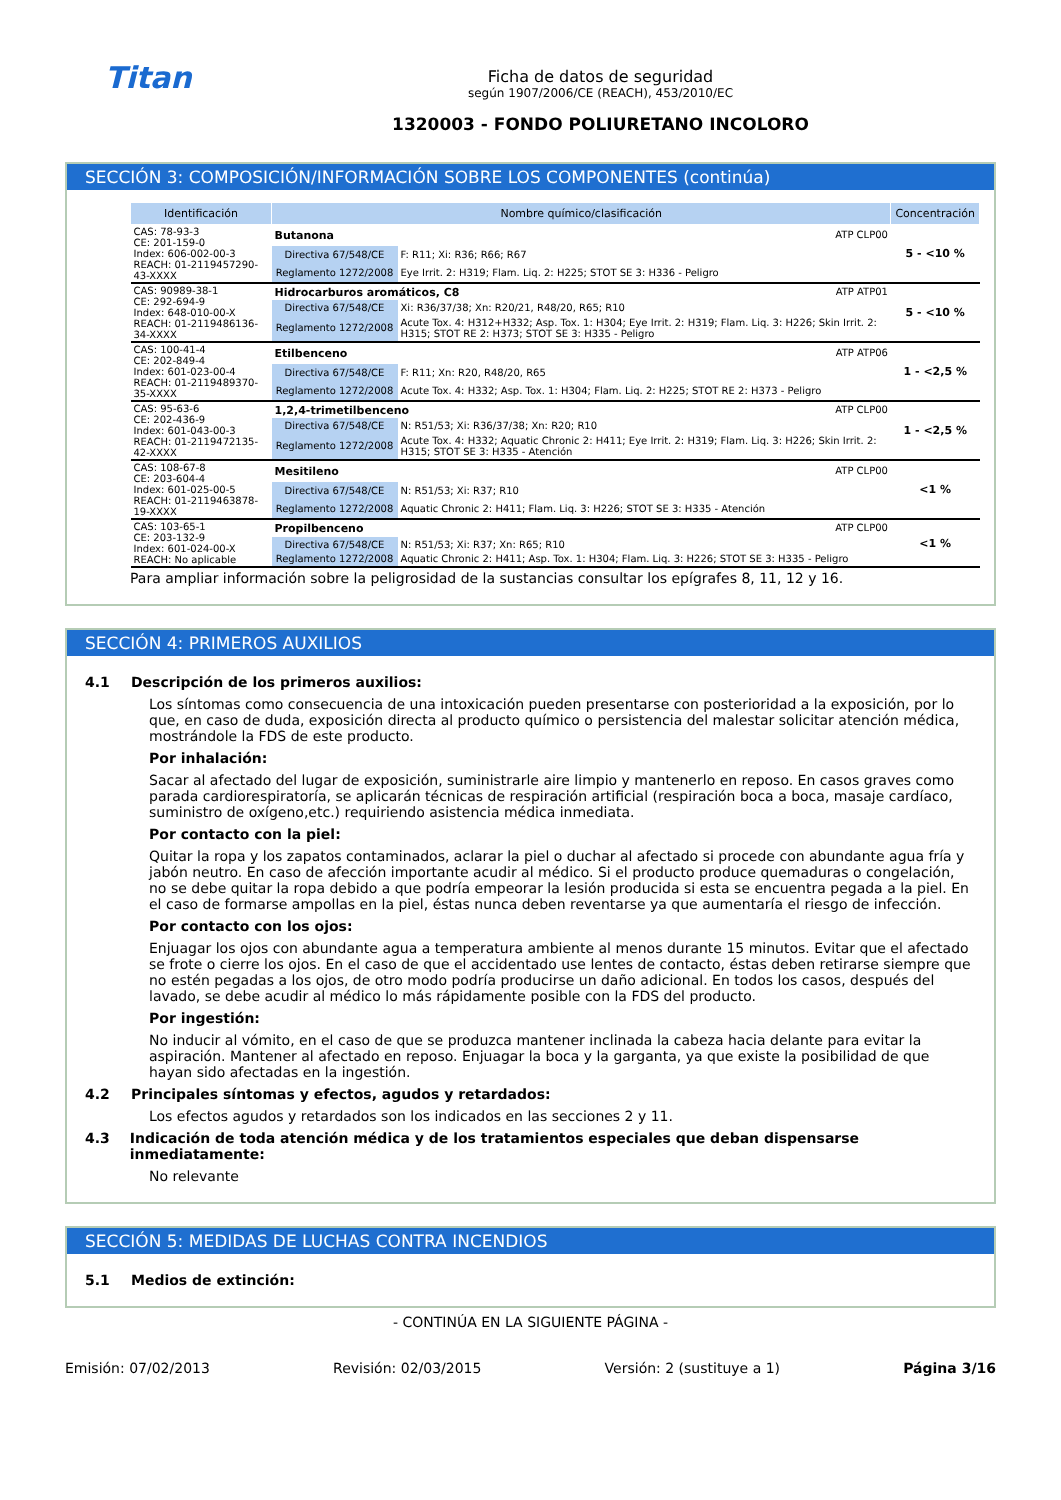Titan
Ficha de datos de seguridad
según 1907/2006/CE (REACH), 453/2010/EC
1320003 - FONDO POLIURETANO INCOLORO
SECCIÓN 3: COMPOSICIÓN/INFORMACIÓN SOBRE LOS COMPONENTES (continúa)
| Identificación | Nombre químico/clasificación | | Concentración |
| --- | --- | --- | --- |
| CAS: 78-93-3 CE: 201-159-0 Index: 606-002-00-3 REACH: 01-2119457290-43-XXXX | Butanona ATP CLP00 | | 5 - <10 % |
| | Directiva 67/548/CE | F: R11; Xi: R36; R66; R67 | |
| | Reglamento 1272/2008 | Eye Irrit. 2: H319; Flam. Liq. 2: H225; STOT SE 3: H336 - Peligro | |
| CAS: 90989-38-1 CE: 292-694-9 Index: 648-010-00-X REACH: 01-2119486136-34-XXXX | Hidrocarburos aromáticos, C8 ATP ATP01 | | 5 - <10 % |
| | Directiva 67/548/CE | Xi: R36/37/38; Xn: R20/21, R48/20, R65; R10 | |
| | Reglamento 1272/2008 | Acute Tox. 4: H312+H332; Asp. Tox. 1: H304; Eye Irrit. 2: H319; Flam. Liq. 3: H226; Skin Irrit. 2: H315; STOT RE 2: H373; STOT SE 3: H335 - Peligro | |
| CAS: 100-41-4 CE: 202-849-4 Index: 601-023-00-4 REACH: 01-2119489370-35-XXXX | Etilbenceno ATP ATP06 | | 1 - <2,5 % |
| | Directiva 67/548/CE | F: R11; Xn: R20, R48/20, R65 | |
| | Reglamento 1272/2008 | Acute Tox. 4: H332; Asp. Tox. 1: H304; Flam. Liq. 2: H225; STOT RE 2: H373 - Peligro | |
| CAS: 95-63-6 CE: 202-436-9 Index: 601-043-00-3 REACH: 01-2119472135-42-XXXX | 1,2,4-trimetilbenceno ATP CLP00 | | 1 - <2,5 % |
| | Directiva 67/548/CE | N: R51/53; Xi: R36/37/38; Xn: R20; R10 | |
| | Reglamento 1272/2008 | Acute Tox. 4: H332; Aquatic Chronic 2: H411; Eye Irrit. 2: H319; Flam. Liq. 3: H226; Skin Irrit. 2: H315; STOT SE 3: H335 - Atención | |
| CAS: 108-67-8 CE: 203-604-4 Index: 601-025-00-5 REACH: 01-2119463878-19-XXXX | Mesitileno ATP CLP00 | | <1 % |
| | Directiva 67/548/CE | N: R51/53; Xi: R37; R10 | |
| | Reglamento 1272/2008 | Aquatic Chronic 2: H411; Flam. Liq. 3: H226; STOT SE 3: H335 - Atención | |
| CAS: 103-65-1 CE: 203-132-9 Index: 601-024-00-X REACH: No aplicable | Propilbenceno ATP CLP00 | | <1 % |
| | Directiva 67/548/CE | N: R51/53; Xi: R37; Xn: R65; R10 | |
| | Reglamento 1272/2008 | Aquatic Chronic 2: H411; Asp. Tox. 1: H304; Flam. Liq. 3: H226; STOT SE 3: H335 - Peligro | |
Para ampliar información sobre la peligrosidad de la sustancias consultar los epígrafes 8, 11, 12 y 16.
SECCIÓN 4: PRIMEROS AUXILIOS
4.1 Descripción de los primeros auxilios:
Los síntomas como consecuencia de una intoxicación pueden presentarse con posterioridad a la exposición, por lo que, en caso de duda, exposición directa al producto químico o persistencia del malestar solicitar atención médica, mostrándole la FDS de este producto.
Por inhalación:
Sacar al afectado del lugar de exposición, suministrarle aire limpio y mantenerlo en reposo. En casos graves como parada cardiorespiratoría, se aplicarán técnicas de respiración artificial (respiración boca a boca, masaje cardíaco, suministro de oxígeno,etc.) requiriendo asistencia médica inmediata.
Por contacto con la piel:
Quitar la ropa y los zapatos contaminados, aclarar la piel o duchar al afectado si procede con abundante agua fría y jabón neutro. En caso de afección importante acudir al médico. Si el producto produce quemaduras o congelación, no se debe quitar la ropa debido a que podría empeorar la lesión producida si esta se encuentra pegada a la piel. En el caso de formarse ampollas en la piel, éstas nunca deben reventarse ya que aumentaría el riesgo de infección.
Por contacto con los ojos:
Enjuagar los ojos con abundante agua a temperatura ambiente al menos durante 15 minutos. Evitar que el afectado se frote o cierre los ojos. En el caso de que el accidentado use lentes de contacto, éstas deben retirarse siempre que no estén pegadas a los ojos, de otro modo podría producirse un daño adicional. En todos los casos, después del lavado, se debe acudir al médico lo más rápidamente posible con la FDS del producto.
Por ingestión:
No inducir al vómito, en el caso de que se produzca mantener inclinada la cabeza hacia delante para evitar la aspiración. Mantener al afectado en reposo. Enjuagar la boca y la garganta, ya que existe la posibilidad de que hayan sido afectadas en la ingestión.
4.2 Principales síntomas y efectos, agudos y retardados:
Los efectos agudos y retardados son los indicados en las secciones 2 y 11.
4.3 Indicación de toda atención médica y de los tratamientos especiales que deban dispensarse inmediatamente:
No relevante
SECCIÓN 5: MEDIDAS DE LUCHAS CONTRA INCENDIOS
5.1 Medios de extinción:
- CONTINÚA EN LA SIGUIENTE PÁGINA -
Emisión: 07/02/2013 Revisión: 02/03/2015 Versión: 2 (sustituye a 1) Página 3/16